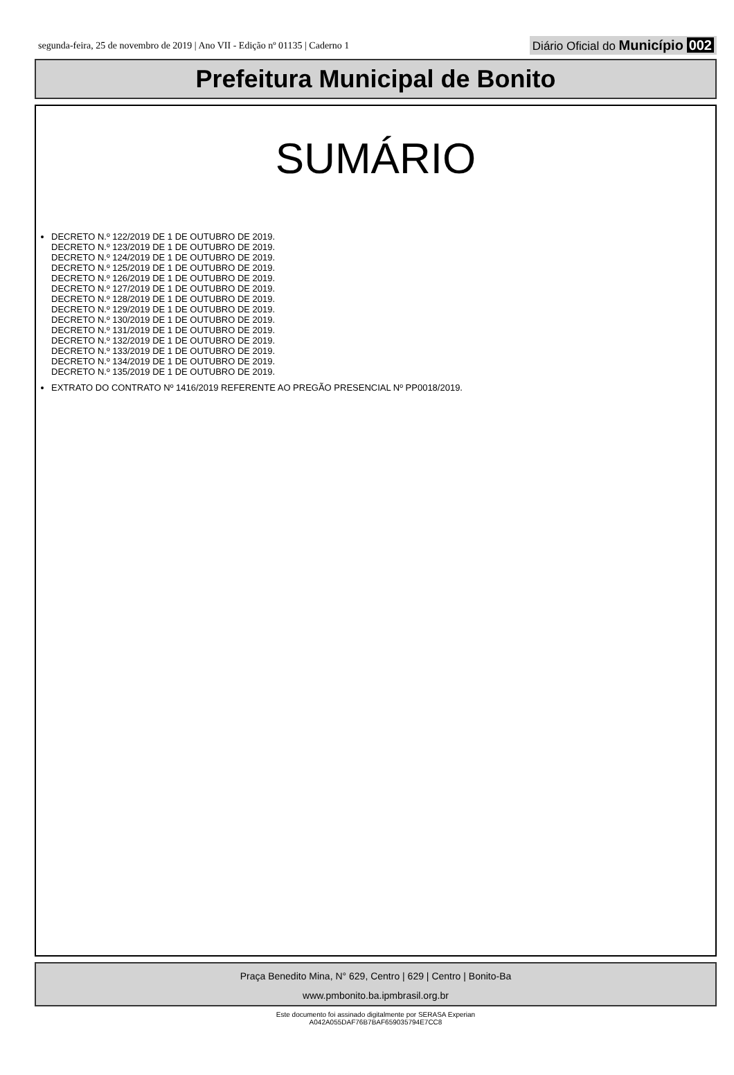segunda-feira, 25 de novembro de 2019 | Ano VII - Edição nº 01135 | Caderno 1 Diário Oficial do Município 002
Prefeitura Municipal de Bonito
SUMÁRIO
DECRETO N.º 122/2019 DE 1 DE OUTUBRO DE 2019.
DECRETO N.º 123/2019 DE 1 DE OUTUBRO DE 2019.
DECRETO N.º 124/2019 DE 1 DE OUTUBRO DE 2019.
DECRETO N.º 125/2019 DE 1 DE OUTUBRO DE 2019.
DECRETO N.º 126/2019 DE 1 DE OUTUBRO DE 2019.
DECRETO N.º 127/2019 DE 1 DE OUTUBRO DE 2019.
DECRETO N.º 128/2019 DE 1 DE OUTUBRO DE 2019.
DECRETO N.º 129/2019 DE 1 DE OUTUBRO DE 2019.
DECRETO N.º 130/2019 DE 1 DE OUTUBRO DE 2019.
DECRETO N.º 131/2019 DE 1 DE OUTUBRO DE 2019.
DECRETO N.º 132/2019 DE 1 DE OUTUBRO DE 2019.
DECRETO N.º 133/2019 DE 1 DE OUTUBRO DE 2019.
DECRETO N.º 134/2019 DE 1 DE OUTUBRO DE 2019.
DECRETO N.º 135/2019 DE 1 DE OUTUBRO DE 2019.
EXTRATO DO CONTRATO Nº 1416/2019 REFERENTE AO PREGÃO PRESENCIAL Nº PP0018/2019.
Praça Benedito Mina, N° 629, Centro | 629 | Centro | Bonito-Ba
www.pmbonito.ba.ipmbrasil.org.br
Este documento foi assinado digitalmente por SERASA Experian
A042A055DAF76B7BAF659035794E7CC8